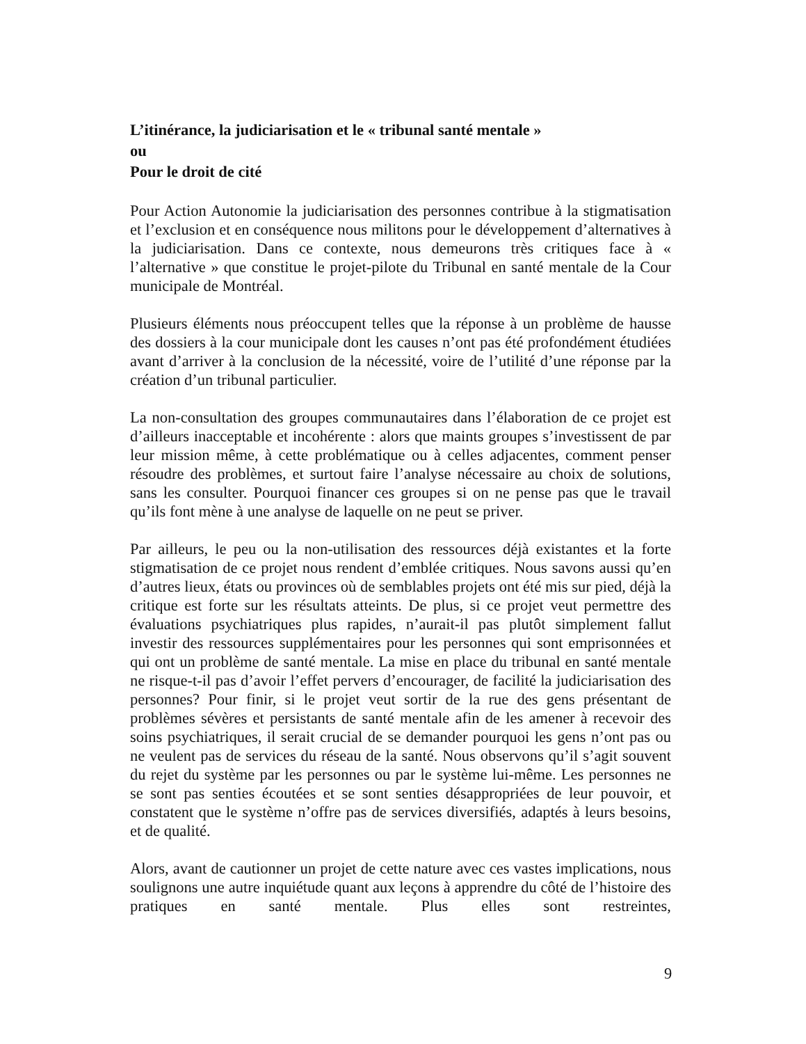L’itinérance, la judiciarisation et le « tribunal santé mentale »
ou
Pour le droit de cité
Pour Action Autonomie la judiciarisation des personnes contribue à la stigmatisation et l’exclusion et en conséquence nous militons pour le développement d’alternatives à la judiciarisation. Dans ce contexte, nous demeurons très critiques face à « l’alternative » que constitue le projet-pilote du Tribunal en santé mentale de la Cour municipale de Montréal.
Plusieurs éléments nous préoccupent telles que la réponse à un problème de hausse des dossiers à la cour municipale dont les causes n’ont pas été profondément étudiées avant d’arriver à la conclusion de la nécessité, voire de l’utilité d’une réponse par la création d’un tribunal particulier.
La non-consultation des groupes communautaires dans l’élaboration de ce projet est d’ailleurs inacceptable et incohérente : alors que maints groupes s’investissent de par leur mission même, à cette problématique ou à celles adjacentes, comment penser résoudre des problèmes, et surtout faire l’analyse nécessaire au choix de solutions, sans les consulter. Pourquoi financer ces groupes si on ne pense pas que le travail qu’ils font mène à une analyse de laquelle on ne peut se priver.
Par ailleurs, le peu ou la non-utilisation des ressources déjà existantes et la forte stigmatisation de ce projet nous rendent d’emblée critiques. Nous savons aussi qu’en d’autres lieux, états ou provinces où de semblables projets ont été mis sur pied, déjà la critique est forte sur les résultats atteints. De plus, si ce projet veut permettre des évaluations psychiatriques plus rapides, n’aurait-il pas plutôt simplement fallut investir des ressources supplémentaires pour les personnes qui sont emprisonnées et qui ont un problème de santé mentale. La mise en place du tribunal en santé mentale ne risque-t-il pas d’avoir l’effet pervers d’encourager, de facilité la judiciarisation des personnes? Pour finir, si le projet veut sortir de la rue des gens présentant de problèmes sévères et persistants de santé mentale afin de les amener à recevoir des soins psychiatriques, il serait crucial de se demander pourquoi les gens n’ont pas ou ne veulent pas de services du réseau de la santé. Nous observons qu’il s’agit souvent du rejet du système par les personnes ou par le système lui-même. Les personnes ne se sont pas senties écoutées et se sont senties désappropriées de leur pouvoir, et constatent que le système n’offre pas de services diversifiés, adaptés à leurs besoins, et de qualité.
Alors, avant de cautionner un projet de cette nature avec ces vastes implications, nous soulignons une autre inquiétude quant aux leçons à apprendre du côté de l’histoire des pratiques en santé mentale. Plus elles sont restreintes,
9